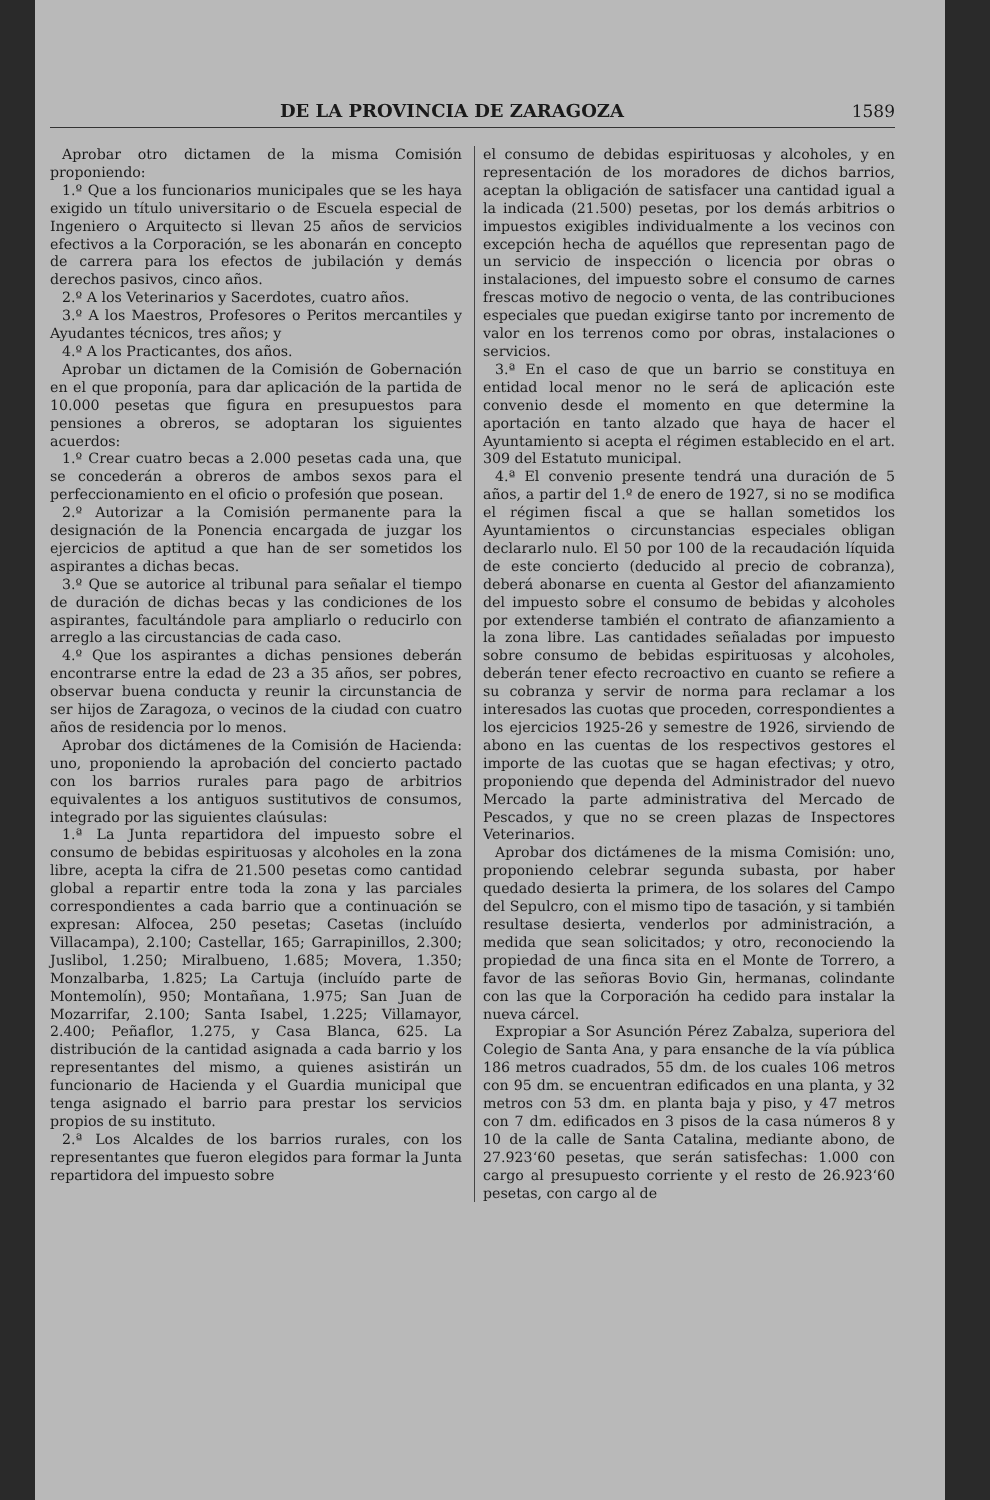DE LA PROVINCIA DE ZARAGOZA
1589
Aprobar otro dictamen de la misma Comisión proponiendo:
1.º Que a los funcionarios municipales que se les haya exigido un título universitario o de Escuela especial de Ingeniero o Arquitecto si llevan 25 años de servicios efectivos a la Corporación, se les abonarán en concepto de carrera para los efectos de jubilación y demás derechos pasivos, cinco años.
2.º A los Veterinarios y Sacerdotes, cuatro años.
3.º A los Maestros, Profesores o Peritos mercantiles y Ayudantes técnicos, tres años; y
4.º A los Practicantes, dos años.
Aprobar un dictamen de la Comisión de Gobernación en el que proponía, para dar aplicación de la partida de 10.000 pesetas que figura en presupuestos para pensiones a obreros, se adoptaran los siguientes acuerdos:
1.º Crear cuatro becas a 2.000 pesetas cada una, que se concederán a obreros de ambos sexos para el perfeccionamiento en el oficio o profesión que posean.
2.º Autorizar a la Comisión permanente para la designación de la Ponencia encargada de juzgar los ejercicios de aptitud a que han de ser sometidos los aspirantes a dichas becas.
3.º Que se autorice al tribunal para señalar el tiempo de duración de dichas becas y las condiciones de los aspirantes, facultándole para ampliarlo o reducirlo con arreglo a las circustancias de cada caso.
4.º Que los aspirantes a dichas pensiones deberán encontrarse entre la edad de 23 a 35 años, ser pobres, observar buena conducta y reunir la circunstancia de ser hijos de Zaragoza, o vecinos de la ciudad con cuatro años de residencia por lo menos.
Aprobar dos dictámenes de la Comisión de Hacienda: uno, proponiendo la aprobación del concierto pactado con los barrios rurales para pago de arbitrios equivalentes a los antiguos sustitutivos de consumos, integrado por las siguientes claúsulas:
1.ª La Junta repartidora del impuesto sobre el consumo de bebidas espirituosas y alcoholes en la zona libre, acepta la cifra de 21.500 pesetas como cantidad global a repartir entre toda la zona y las parciales correspondientes a cada barrio que a continuación se expresan: Alfocea, 250 pesetas; Casetas (incluído Villacampa), 2.100; Castellar, 165; Garrapinillos, 2.300; Juslibol, 1.250; Miralbueno, 1.685; Movera, 1.350; Monzalbarba, 1.825; La Cartuja (incluído parte de Montemolín), 950; Montañana, 1.975; San Juan de Mozarrifar, 2.100; Santa Isabel, 1.225; Villamayor, 2.400; Peñaflor, 1.275, y Casa Blanca, 625. La distribución de la cantidad asignada a cada barrio y los representantes del mismo, a quienes asistirán un funcionario de Hacienda y el Guardia municipal que tenga asignado el barrio para prestar los servicios propios de su instituto.
2.ª Los Alcaldes de los barrios rurales, con los representantes que fueron elegidos para formar la Junta repartidora del impuesto sobre
el consumo de debidas espirituosas y alcoholes, y en representación de los moradores de dichos barrios, aceptan la obligación de satisfacer una cantidad igual a la indicada (21.500) pesetas, por los demás arbitrios o impuestos exigibles individualmente a los vecinos con excepción hecha de aquéllos que representan pago de un servicio de inspección o licencia por obras o instalaciones, del impuesto sobre el consumo de carnes frescas motivo de negocio o venta, de las contribuciones especiales que puedan exigirse tanto por incremento de valor en los terrenos como por obras, instalaciones o servicios.
3.ª En el caso de que un barrio se constituya en entidad local menor no le será de aplicación este convenio desde el momento en que determine la aportación en tanto alzado que haya de hacer el Ayuntamiento si acepta el régimen establecido en el art. 309 del Estatuto municipal.
4.ª El convenio presente tendrá una duración de 5 años, a partir del 1.º de enero de 1927, si no se modifica el régimen fiscal a que se hallan sometidos los Ayuntamientos o circunstancias especiales obligan declararlo nulo. El 50 por 100 de la recaudación líquida de este concierto (deducido al precio de cobranza), deberá abonarse en cuenta al Gestor del afianzamiento del impuesto sobre el consumo de bebidas y alcoholes por extenderse también el contrato de afianzamiento a la zona libre. Las cantidades señaladas por impuesto sobre consumo de bebidas espirituosas y alcoholes, deberán tener efecto recroactivo en cuanto se refiere a su cobranza y servir de norma para reclamar a los interesados las cuotas que proceden, correspondientes a los ejercicios 1925-26 y semestre de 1926, sirviendo de abono en las cuentas de los respectivos gestores el importe de las cuotas que se hagan efectivas; y otro, proponiendo que dependa del Administrador del nuevo Mercado la parte administrativa del Mercado de Pescados, y que no se creen plazas de Inspectores Veterinarios.
Aprobar dos dictámenes de la misma Comisión: uno, proponiendo celebrar segunda subasta, por haber quedado desierta la primera, de los solares del Campo del Sepulcro, con el mismo tipo de tasación, y si también resultase desierta, venderlos por administración, a medida que sean solicitados; y otro, reconociendo la propiedad de una finca sita en el Monte de Torrero, a favor de las señoras Bovio Gin, hermanas, colindante con las que la Corporación ha cedido para instalar la nueva cárcel.
Expropiar a Sor Asunción Pérez Zabalza, superiora del Colegio de Santa Ana, y para ensanche de la vía pública 186 metros cuadrados, 55 dm. de los cuales 106 metros con 95 dm. se encuentran edificados en una planta, y 32 metros con 53 dm. en planta baja y piso, y 47 metros con 7 dm. edificados en 3 pisos de la casa números 8 y 10 de la calle de Santa Catalina, mediante abono, de 27.923‘60 pesetas, que serán satisfechas: 1.000 con cargo al presupuesto corriente y el resto de 26.923‘60 pesetas, con cargo al de